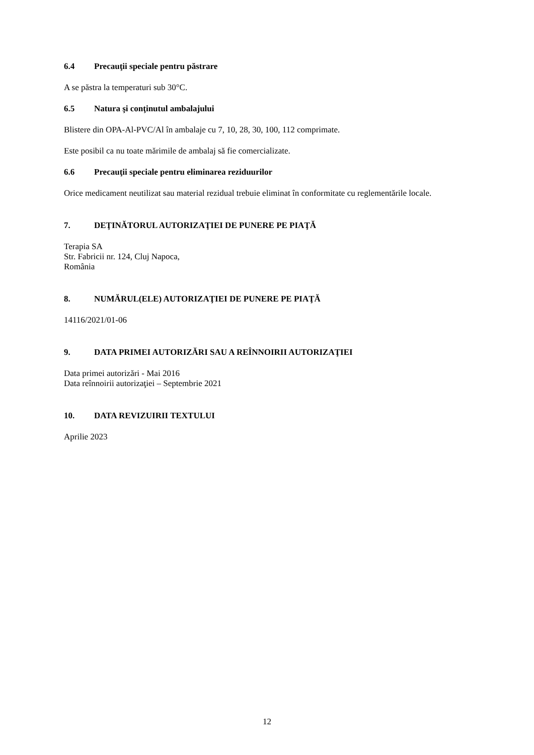6.4 Precauţii speciale pentru păstrare
A se păstra la temperaturi sub 30°C.
6.5 Natura şi conţinutul ambalajului
Blistere din OPA-Al-PVC/Al în ambalaje cu 7, 10, 28, 30, 100, 112 comprimate.
Este posibil ca nu toate mărimile de ambalaj să fie comercializate.
6.6 Precauţii speciale pentru eliminarea reziduurilor
Orice medicament neutilizat sau material rezidual trebuie eliminat în conformitate cu reglementările locale.
7. DEŢINĂTORUL AUTORIZAŢIEI DE PUNERE PE PIAŢĂ
Terapia SA
Str. Fabricii nr. 124, Cluj Napoca,
România
8. NUMĂRUL(ELE) AUTORIZAŢIEI DE PUNERE PE PIAŢĂ
14116/2021/01-06
9. DATA PRIMEI AUTORIZĂRI SAU A REÎNNOIRII AUTORIZAŢIEI
Data primei autorizări - Mai 2016
Data reînnoirii autorizaţiei – Septembrie 2021
10. DATA REVIZUIRII TEXTULUI
Aprilie 2023
12